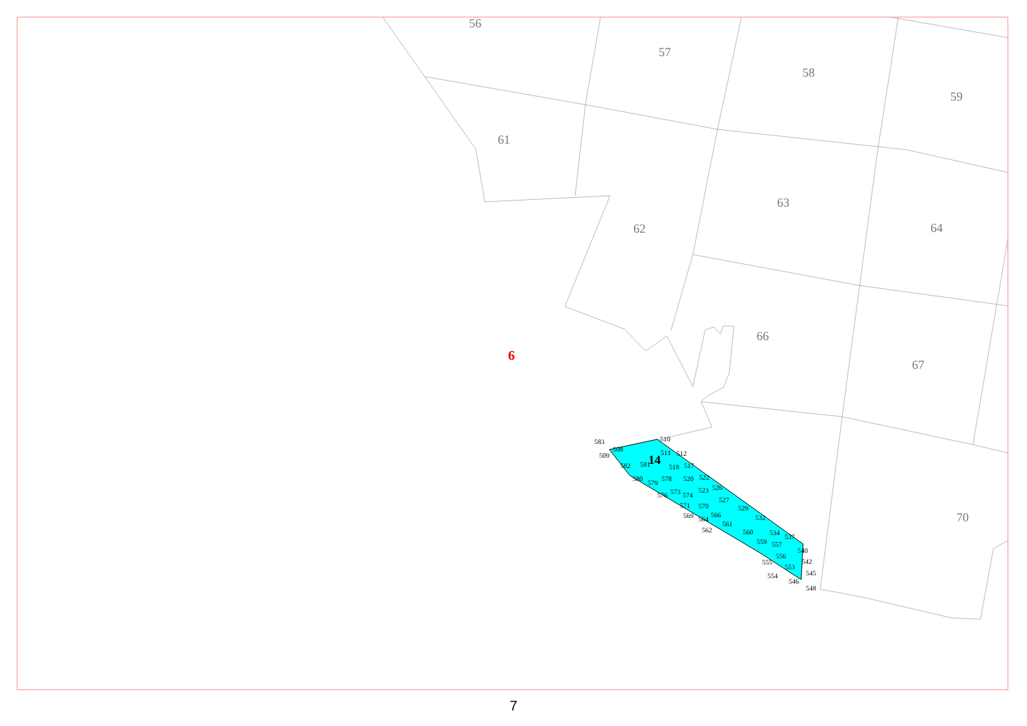56
57
58
59
61
62
63
64
66
67
70
6
14
583
509
508
510
511
512
582
581
518
517
580
579
578
520
522
576
573
574
523
526
527
571
570
529
569
564
566
561
532
562
560
534
537
559
557
540
556
555
542
553
545
554
546
548
7